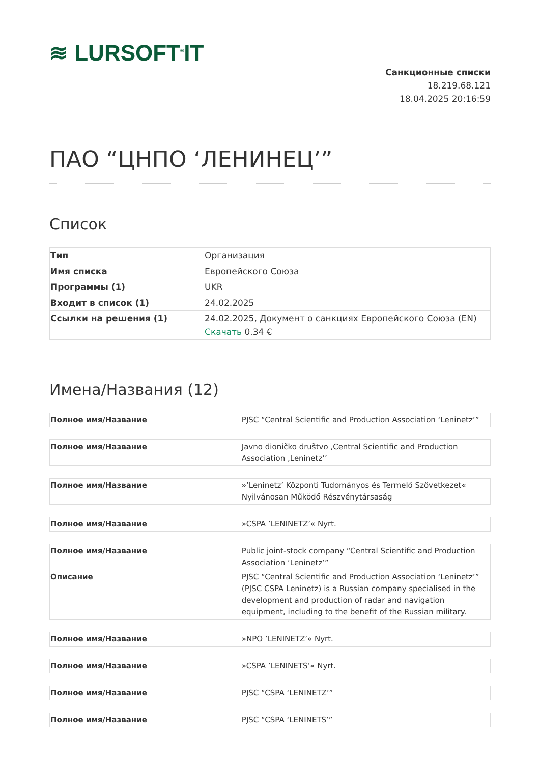≋ LURSOFT<sup>®</sup>IT
Санкционные списки
18.219.68.121
18.04.2025 20:16:59
ПАО “ЦНПО ‘ЛЕНИНЕЦ’”
Список
| Тип | Организация |
| Имя списка | Европейского Союза |
| Программы (1) | UKR |
| Входит в список (1) | 24.02.2025 |
| Ссылки на решения (1) | 24.02.2025, Документ о санкциях Европейского Союза (EN) Скачать 0.34 € |
Имена/Названия (12)
| Полное имя/Название | PJSC “Central Scientific and Production Association ‘Leninetz’” |
| Полное имя/Название | Javno dioničko društvo ,Central Scientific and Production Association ,Leninetz’’ |
| Полное имя/Название | »’Leninetz’ Központi Tudományos és Termelő Szövetkezet« Nyilvánosan Működő Részvénytársaság |
| Полное имя/Название | »CSPA ’LENINETZ’« Nyrt. |
| Полное имя/Название | Public joint-stock company “Central Scientific and Production Association ‘Leninetz’” |
| Описание | PJSC “Central Scientific and Production Association ‘Leninetz’” (PJSC CSPA Leninetz) is a Russian company specialised in the development and production of radar and navigation equipment, including to the benefit of the Russian military. |
| Полное имя/Название | »NPO ’LENINETZ’« Nyrt. |
| Полное имя/Название | »CSPA ’LENINETS’« Nyrt. |
| Полное имя/Название | PJSC “CSPA ‘LENINETZ’” |
| Полное имя/Название | PJSC “CSPA ‘LENINETS’” |